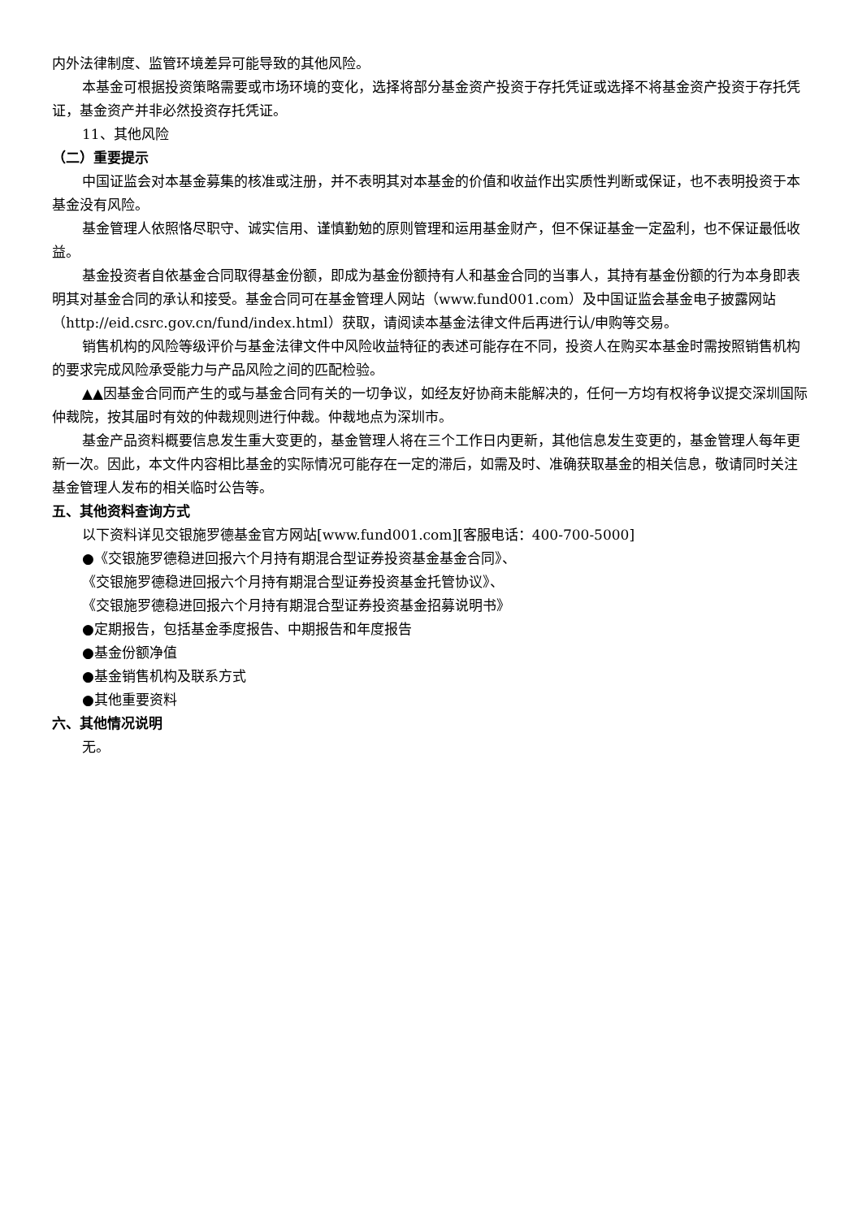内外法律制度、监管环境差异可能导致的其他风险。
本基金可根据投资策略需要或市场环境的变化，选择将部分基金资产投资于存托凭证或选择不将基金资产投资于存托凭证，基金资产并非必然投资存托凭证。
11、其他风险
（二）重要提示
中国证监会对本基金募集的核准或注册，并不表明其对本基金的价值和收益作出实质性判断或保证，也不表明投资于本基金没有风险。
基金管理人依照恪尽职守、诚实信用、谨慎勤勉的原则管理和运用基金财产，但不保证基金一定盈利，也不保证最低收益。
基金投资者自依基金合同取得基金份额，即成为基金份额持有人和基金合同的当事人，其持有基金份额的行为本身即表明其对基金合同的承认和接受。基金合同可在基金管理人网站（www.fund001.com）及中国证监会基金电子披露网站（http://eid.csrc.gov.cn/fund/index.html）获取，请阅读本基金法律文件后再进行认/申购等交易。
销售机构的风险等级评价与基金法律文件中风险收益特征的表述可能存在不同，投资人在购买本基金时需按照销售机构的要求完成风险承受能力与产品风险之间的匹配检验。
▲▲因基金合同而产生的或与基金合同有关的一切争议，如经友好协商未能解决的，任何一方均有权将争议提交深圳国际仲裁院，按其届时有效的仲裁规则进行仲裁。仲裁地点为深圳市。
基金产品资料概要信息发生重大变更的，基金管理人将在三个工作日内更新，其他信息发生变更的，基金管理人每年更新一次。因此，本文件内容相比基金的实际情况可能存在一定的滞后，如需及时、准确获取基金的相关信息，敬请同时关注基金管理人发布的相关临时公告等。
五、其他资料查询方式
以下资料详见交银施罗德基金官方网站[www.fund001.com][客服电话：400-700-5000]
●《交银施罗德稳进回报六个月持有期混合型证券投资基金基金合同》、
《交银施罗德稳进回报六个月持有期混合型证券投资基金托管协议》、
《交银施罗德稳进回报六个月持有期混合型证券投资基金招募说明书》
●定期报告，包括基金季度报告、中期报告和年度报告
●基金份额净值
●基金销售机构及联系方式
●其他重要资料
六、其他情况说明
无。